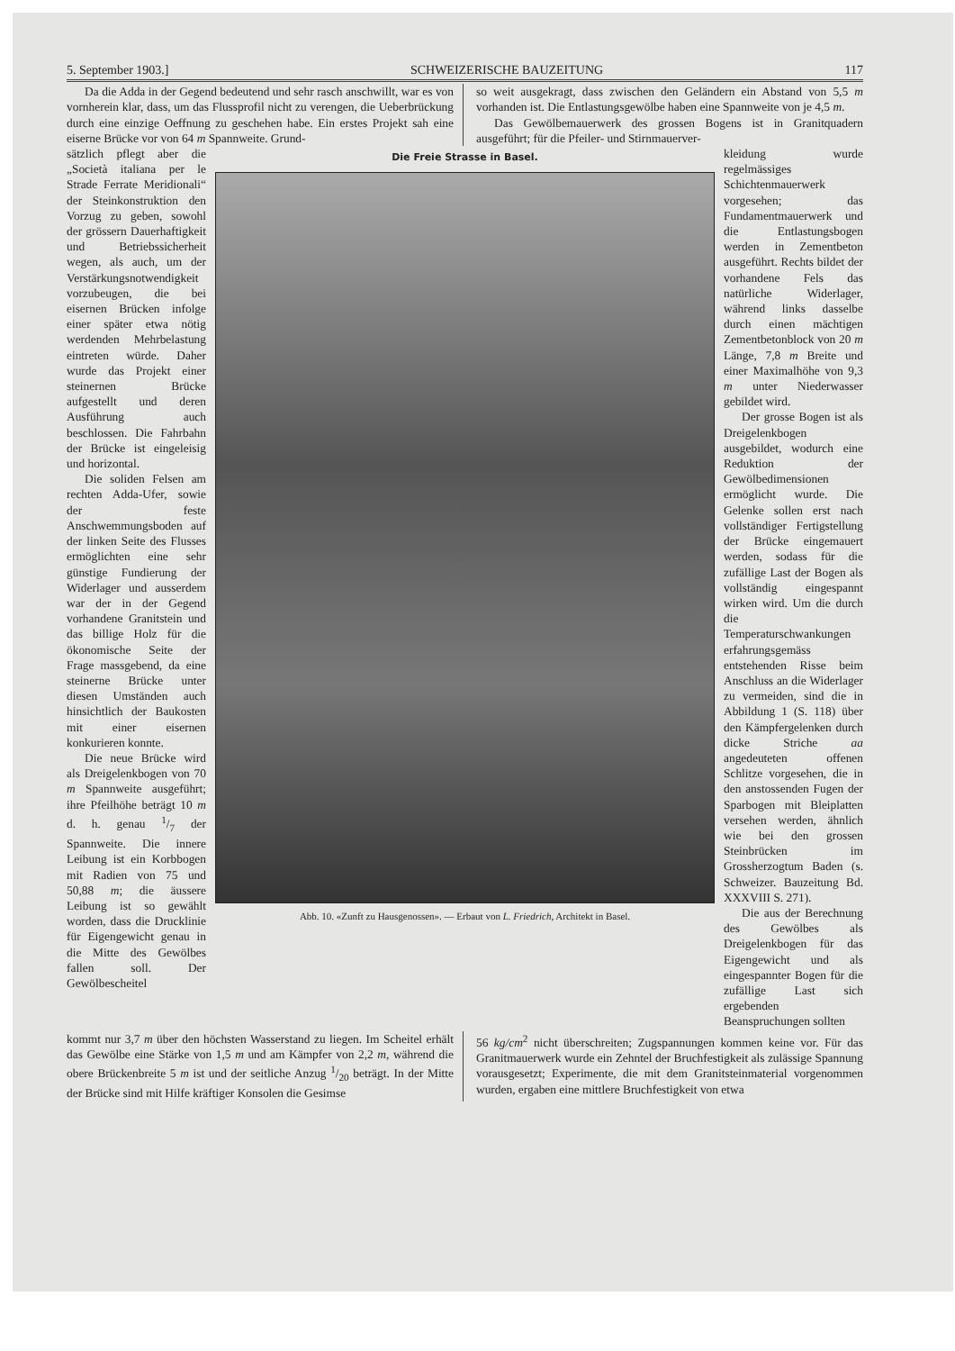5. September 1903.] SCHWEIZERISCHE BAUZEITUNG 117
Da die Adda in der Gegend bedeutend und sehr rasch anschwillt, war es von vornherein klar, dass, um das Flussprofil nicht zu verengen, die Ueberbrückung durch eine einzige Oeffnung zu geschehen habe. Ein erstes Projekt sah eine eiserne Brücke vor von 64 m Spannweite. Grund-
so weit ausgekragt, dass zwischen den Geländern ein Abstand von 5,5 m vorhanden ist. Die Entlastungsgewölbe haben eine Spannweite von je 4,5 m.
Das Gewölbemauerwerk des grossen Bogens ist in Granitquadern ausgeführt; für die Pfeiler- und Stirnmauerver-
sätzlich pflegt aber die „Società italiana per le Strade Ferrate Meridionali“ der Steinkonstruktion den Vorzug zu geben, sowohl der grössern Dauerhaftigkeit und Betriebssicherheit wegen, als auch, um der Verstärkungsnotwendigkeit vorzubeugen, die bei eisernen Brücken infolge einer später etwa nötig werdenden Mehrbelastung eintreten würde. Daher wurde das Projekt einer steinernen Brücke aufgestellt und deren Ausführung auch beschlossen. Die Fahrbahn der Brücke ist eingeleisig und horizontal.
Die soliden Felsen am rechten Adda-Ufer, sowie der feste Anschwemmungsboden auf der linken Seite des Flusses ermöglichten eine sehr günstige Fundierung der Widerlager und ausserdem war der in der Gegend vorhandene Granitstein und das billige Holz für die ökonomische Seite der Frage massgebend, da eine steinerne Brücke unter diesen Umständen auch hinsichtlich der Baukosten mit einer eisernen konkurieren konnte.
Die neue Brücke wird als Dreigelenkbogen von 70 m Spannweite ausgeführt; ihre Pfeilhöhe beträgt 10 m d. h. genau 1/7 der Spannweite. Die innere Leibung ist ein Korbbogen mit Radien von 75 und 50,88 m; die äussere Leibung ist so gewählt worden, dass die Drucklinie für Eigengewicht genau in die Mitte des Gewölbes fallen soll. Der Gewölbescheitel
Die Freie Strasse in Basel.
Abb. 10. «Zunft zu Hausgenossen». — Erbaut von L. Friedrich, Architekt in Basel.
kleidung wurde regelmässiges Schichtenmauerwerk vorgesehen; das Fundamentmauerwerk und die Entlastungsbogen werden in Zementbeton ausgeführt. Rechts bildet der vorhandene Fels das natürliche Widerlager, während links dasselbe durch einen mächtigen Zementbetonblock von 20 m Länge, 7,8 m Breite und einer Maximalhöhe von 9,3 m unter Niederwasser gebildet wird.
Der grosse Bogen ist als Dreigelenkbogen ausgebildet, wodurch eine Reduktion der Gewölbedimensionen ermöglicht wurde. Die Gelenke sollen erst nach vollständiger Fertigstellung der Brücke eingemauert werden, sodass für die zufällige Last der Bogen als vollständig eingespannt wirken wird. Um die durch die Temperaturschwankungen erfahrungsgemäss entstehenden Risse beim Anschluss an die Widerlager zu vermeiden, sind die in Abbildung 1 (S. 118) über den Kämpfergelenken durch dicke Striche aa angedeuteten offenen Schlitze vorgesehen, die in den anstossenden Fugen der Sparbogen mit Bleiplatten versehen werden, ähnlich wie bei den grossen Steinbrücken im Grossherzogtum Baden (s. Schweizer. Bauzeitung Bd. XXXVIII S. 271).
Die aus der Berechnung des Gewölbes als Dreigelenkbogen für das Eigengewicht und als eingespannter Bogen für die zufällige Last sich ergebenden Beanspruchungen sollten
kommt nur 3,7 m über den höchsten Wasserstand zu liegen. Im Scheitel erhält das Gewölbe eine Stärke von 1,5 m und am Kämpfer von 2,2 m, während die obere Brückenbreite 5 m ist und der seitliche Anzug 1/20 beträgt. In der Mitte der Brücke sind mit Hilfe kräftiger Konsolen die Gesimse
56 kg/cm<sup>2</sup> nicht überschreiten; Zugspannungen kommen keine vor. Für das Granitmauerwerk wurde ein Zehntel der Bruchfestigkeit als zulässige Spannung vorausgesetzt; Experimente, die mit dem Granitsteinmaterial vorgenommen wurden, ergaben eine mittlere Bruchfestigkeit von etwa